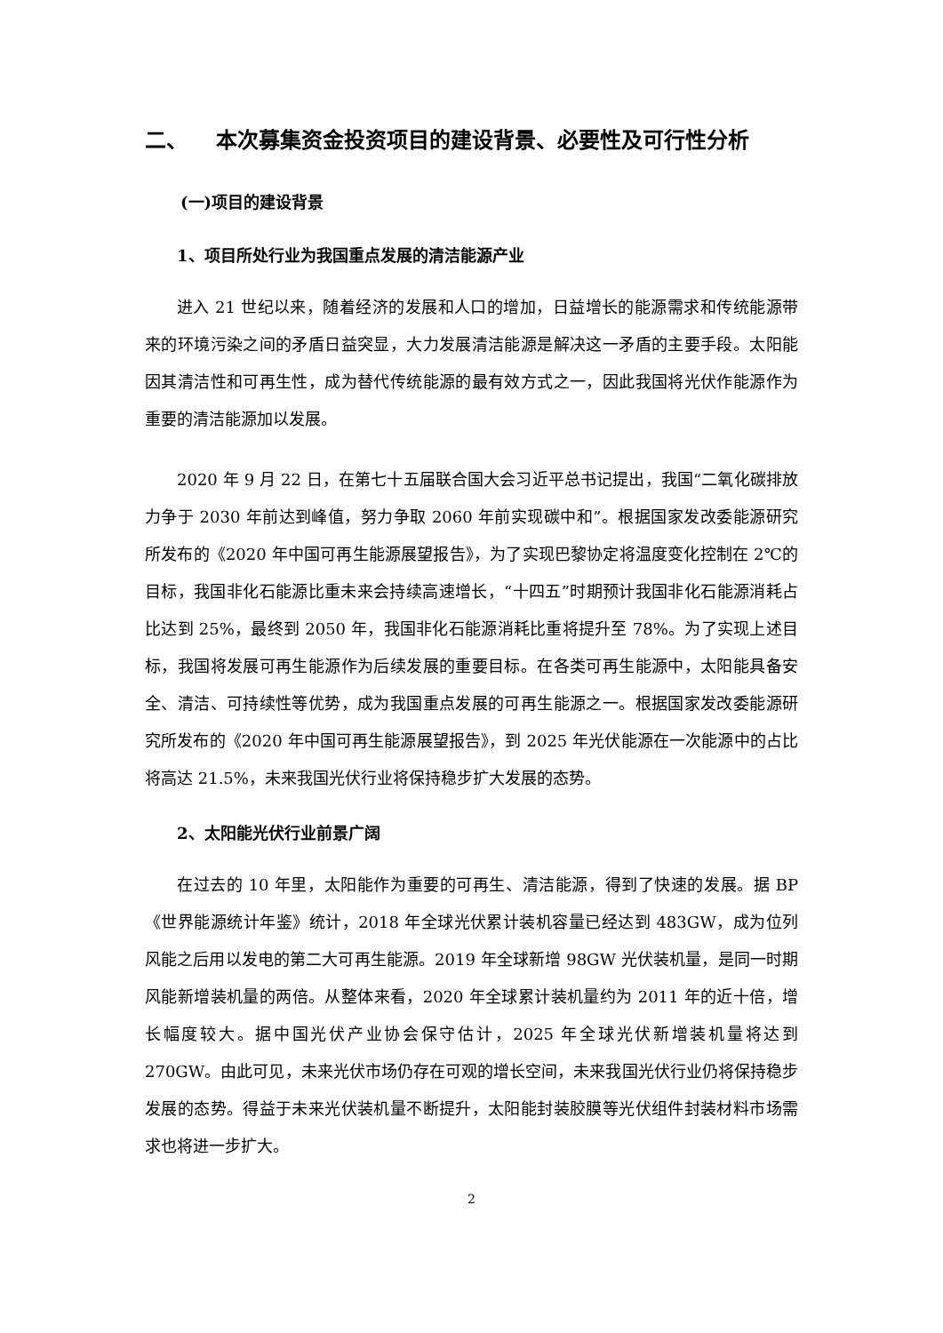二、 本次募集资金投资项目的建设背景、必要性及可行性分析
(一)项目的建设背景
1、项目所处行业为我国重点发展的清洁能源产业
进入 21 世纪以来，随着经济的发展和人口的增加，日益增长的能源需求和传统能源带来的环境污染之间的矛盾日益突显，大力发展清洁能源是解决这一矛盾的主要手段。太阳能因其清洁性和可再生性，成为替代传统能源的最有效方式之一，因此我国将光伏作能源作为重要的清洁能源加以发展。
2020 年 9 月 22 日，在第七十五届联合国大会习近平总书记提出，我国“二氧化碳排放力争于 2030 年前达到峰值，努力争取 2060 年前实现碳中和”。根据国家发改委能源研究所发布的《2020 年中国可再生能源展望报告》，为了实现巴黎协定将温度变化控制在 2℃的目标，我国非化石能源比重未来会持续高速增长，“十四五”时期预计我国非化石能源消耗占比达到 25%，最终到 2050 年，我国非化石能源消耗比重将提升至 78%。为了实现上述目标，我国将发展可再生能源作为后续发展的重要目标。在各类可再生能源中，太阳能具备安全、清洁、可持续性等优势，成为我国重点发展的可再生能源之一。根据国家发改委能源研究所发布的《2020 年中国可再生能源展望报告》，到 2025 年光伏能源在一次能源中的占比将高达 21.5%，未来我国光伏行业将保持稳步扩大发展的态势。
2、太阳能光伏行业前景广阔
在过去的 10 年里，太阳能作为重要的可再生、清洁能源，得到了快速的发展。据 BP《世界能源统计年鉴》统计，2018 年全球光伏累计装机容量已经达到 483GW，成为位列风能之后用以发电的第二大可再生能源。2019 年全球新增 98GW 光伏装机量，是同一时期风能新增装机量的两倍。从整体来看，2020 年全球累计装机量约为 2011 年的近十倍，增长幅度较大。据中国光伏产业协会保守估计，2025 年全球光伏新增装机量将达到 270GW。由此可见，未来光伏市场仍存在可观的增长空间，未来我国光伏行业仍将保持稳步发展的态势。得益于未来光伏装机量不断提升，太阳能封装胶膜等光伏组件封装材料市场需求也将进一步扩大。
2